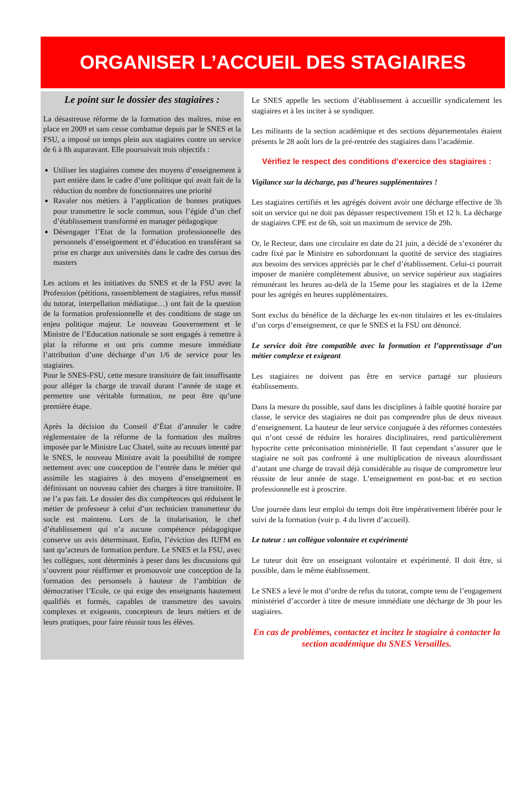ORGANISER L’ACCUEIL DES STAGIAIRES
Le point sur le dossier des stagiaires :
La désastreuse réforme de la formation des maîtres, mise en place en 2009 et sans cesse combattue depuis par le SNES et la FSU, a imposé un temps plein aux stagiaires contre un service de 6 à 8h auparavant. Elle poursuivait trois objectifs :
Utiliser les stagiaires comme des moyens d’enseignement à part entière dans le cadre d’une politique qui avait fait de la réduction du nombre de fonctionnaires une priorité
Ravaler nos métiers à l’application de bonnes pratiques pour transmettre le socle commun, sous l’égide d’un chef d’établissement transformé en manager pédagogique
Désengager l’Etat de la formation professionnelle des personnels d’enseignement et d’éducation en transférant sa prise en charge aux universités dans le cadre des cursus des masters
Les actions et les initiatives du SNES et de la FSU avec la Profession (pétitions, rassemblement de stagiaires, refus massif du tutorat, interpellation médiatique…) ont fait de la question de la formation professionnelle et des conditions de stage un enjeu politique majeur. Le nouveau Gouvernement et le Ministre de l’Education nationale se sont engagés à remettre à plat la réforme et ont pris comme mesure immédiate l’attribution d’une décharge d’un 1/6 de service pour les stagiaires.
Pour le SNES-FSU, cette mesure transitoire de fait insuffisante pour alléger la charge de travail durant l’année de stage et permettre une véritable formation, ne peut être qu’une première étape.
Après la décision du Conseil d’État d’annuler le cadre réglementaire de la réforme de la formation des maîtres imposée par le Ministre Luc Chatel, suite au recours intenté par le SNES, le nouveau Ministre avait la possibilité de rompre nettement avec une conception de l’entrée dans le métier qui assimile les stagiaires à des moyens d’enseignement en définissant un nouveau cahier des charges à titre transitoire. Il ne l’a pas fait. Le dossier des dix compétences qui réduisent le métier de professeur à celui d’un technicien transmetteur du socle est maintenu. Lors de la titularisation, le chef d’établissement qui n’a aucune compétence pédagogique conserve un avis déterminant. Enfin, l’éviction des IUFM en tant qu’acteurs de formation perdure. Le SNES et la FSU, avec les collègues, sont déterminés à peser dans les discussions qui s’ouvrent pour réaffirmer et promouvoir une conception de la formation des personnels à hauteur de l’ambition de démocratiser l’Ecole, ce qui exige des enseignants hautement qualifiés et formés, capables de transmettre des savoirs complexes et exigeants, concepteurs de leurs métiers et de leurs pratiques, pour faire réussir tous les élèves.
Le SNES appelle les sections d’établissement à accueillir syndicalement les stagiaires et à les inciter à se syndiquer.
Les militants de la section académique et des sections départementales étaient présents le 28 août lors de la pré-rentrée des stagiaires dans l’académie.
Vérifiez le respect des conditions d’exercice des stagiaires :
Vigilance sur la décharge, pas d’heures supplémentaires !
Les stagiaires certifiés et les agrégés doivent avoir une décharge effective de 3h soit un service qui ne doit pas dépasser respectivement 15h et 12 h. La décharge de stagiaires CPE est de 6h, soit un maximum de service de 29h.
Or, le Recteur, dans une circulaire en date du 21 juin, a décidé de s’exonérer du cadre fixé par le Ministre en subordonnant la quotité de service des stagiaires aux besoins des services appréciés par le chef d’établissement. Celui-ci pourrait imposer de manière complètement abusive, un service supérieur aux stagiaires rémunérant les heures au-delà de la 15eme pour les stagiaires et de la 12eme pour les agrégés en heures supplémentaires.
Sont exclus du bénéfice de la décharge les ex-non titulaires et les ex-titulaires d’un corps d’enseignement, ce que le SNES et la FSU ont dénoncé.
Le service doit être compatible avec la formation et l’apprentissage d’un métier complexe et exigeant
Les stagiaires ne doivent pas être en service partagé sur plusieurs établissements.
Dans la mesure du possible, sauf dans les disciplines à faible quotité horaire par classe, le service des stagiaires ne doit pas comprendre plus de deux niveaux d’enseignement. La hauteur de leur service conjuguée à des réformes contestées qui n’ont cessé de réduire les horaires disciplinaires, rend particulièrement hypocrite cette préconisation ministérielle. Il faut cependant s’assurer que le stagiaire ne soit pas confronté à une multiplication de niveaux alourdissant d’autant une charge de travail déjà considérable au risque de compromettre leur réussite de leur année de stage. L’enseignement en post-bac et en section professionnelle est à proscrire.
Une journée dans leur emploi du temps doit être impérativement libérée pour le suivi de la formation (voir p. 4 du livret d’accueil).
Le tuteur : un collègue volontaire et expérimenté
Le tuteur doit être un enseignant volontaire et expérimenté. Il doit être, si possible, dans le même établissement.
Le SNES a levé le mot d’ordre de refus du tutorat, compte tenu de l’engagement ministériel d’accorder à titre de mesure immédiate une décharge de 3h pour les stagiaires.
En cas de problèmes, contactez et incitez le stagiaire à contacter la section académique du SNES Versailles.